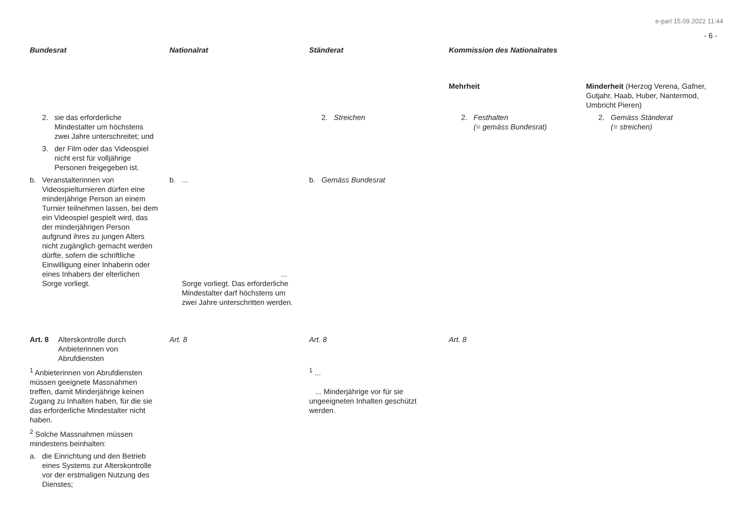e-parl 15.09.2022 11:44
- 6 -
| Bundesrat | Nationalrat | Ständerat | Kommission des Nationalrates | |
| --- | --- | --- | --- | --- |
| | | | Mehrheit | Minderheit (Herzog Verena, Gafner, Gutjahr, Haab, Huber, Nantermod, Umbricht Pieren) |
| 2. sie das erforderliche Mindestalter um höchstens zwei Jahre unterschreitet; und 3. der Film oder das Videospiel nicht erst für volljährige Personen freigegeben ist. | | 2. Streichen | 2. Festhalten (= gemäss Bundesrat) | 2. Gemäss Ständerat (= streichen) |
| b. Veranstalterinnen von Videospielturnieren dürfen eine minderjährige Person an einem Turnier teilnehmen lassen, bei dem ein Videospiel gespielt wird, das der minderjährigen Person aufgrund ihres zu jungen Alters nicht zugänglich gemacht werden dürfte, sofern die schriftliche Einwilligung einer Inhaberin oder eines Inhabers der elterlichen Sorge vorliegt. | b. ... ... Sorge vorliegt. Das erforderliche Mindestalter darf höchstens um zwei Jahre unterschritten werden. | b. Gemäss Bundesrat | | |
| Art. 8 Alterskontrolle durch Anbieterinnen von Abrufdiensten | Art. 8 | Art. 8 | Art. 8 | |
| <sup>1</sup> Anbieterinnen von Abrufdiensten müssen geeignete Massnahmen treffen, damit Minderjährige keinen Zugang zu Inhalten haben, für die sie das erforderliche Mindestalter nicht haben. <sup>2</sup> Solche Massnahmen müssen mindestens beinhalten: a. die Einrichtung und den Betrieb eines Systems zur Alterskontrolle vor der erstmaligen Nutzung des Dienstes; | | <sup>1</sup> ... ... Minderjährige vor für sie ungeeigneten Inhalten geschützt werden. | | |